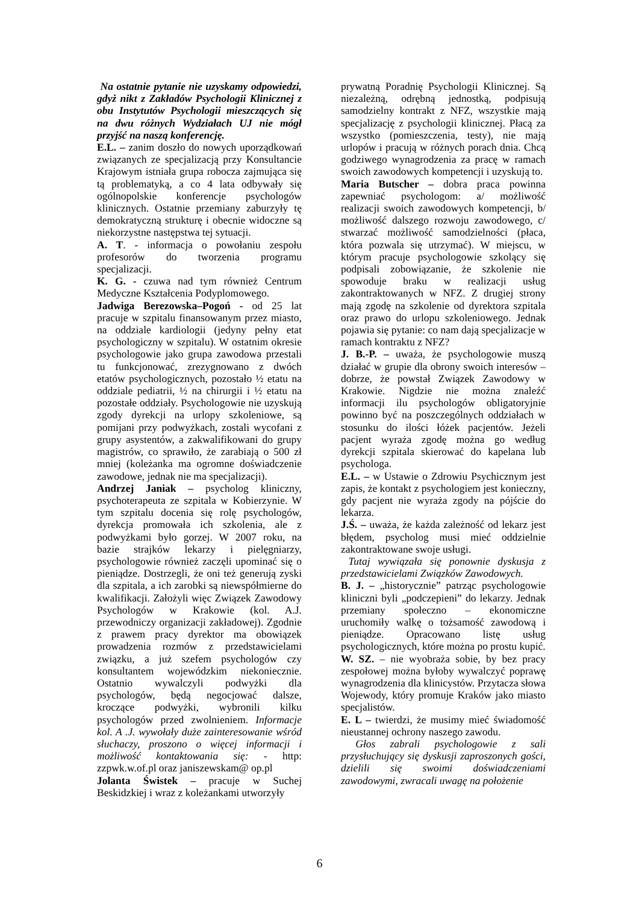Na ostatnie pytanie nie uzyskamy odpowiedzi, gdyż nikt z Zakładów Psychologii Klinicznej z obu Instytutów Psychologii mieszczących się na dwu różnych Wydziałach UJ nie mógł przyjść na naszą konferencję.
E.L. – zanim doszło do nowych uporządkowań związanych ze specjalizacją przy Konsultancie Krajowym istniała grupa robocza zajmująca się tą problematyką, a co 4 lata odbywały się ogólnopolskie konferencje psychologów klinicznych. Ostatnie przemiany zaburzyły tę demokratyczną strukturę i obecnie widoczne są niekorzystne następstwa tej sytuacji.
A. T. - informacja o powołaniu zespołu profesorów do tworzenia programu specjalizacji.
K. G. - czuwa nad tym również Centrum Medyczne Kształcenia Podyplomowego.
Jadwiga Berezowska–Pogoń - od 25 lat pracuje w szpitalu finansowanym przez miasto, na oddziale kardiologii (jedyny pełny etat psychologiczny w szpitalu). W ostatnim okresie psychologowie jako grupa zawodowa przestali tu funkcjonować, zrezygnowano z dwóch etatów psychologicznych, pozostało ½ etatu na oddziale pediatrii, ½ na chirurgii i ½ etatu na pozostałe oddziały. Psychologowie nie uzyskują zgody dyrekcji na urlopy szkoleniowe, są pomijani przy podwyżkach, zostali wycofani z grupy asystentów, a zakwalifikowani do grupy magistrów, co sprawiło, że zarabiają o 500 zł mniej (koleżanka ma ogromne doświadczenie zawodowe, jednak nie ma specjalizacji).
Andrzej Janiak – psycholog kliniczny, psychoterapeuta ze szpitala w Kobierzynie. W tym szpitalu docenia się rolę psychologów, dyrekcja promowała ich szkolenia, ale z podwyżkami było gorzej. W 2007 roku, na bazie strajków lekarzy i pielęgniarzy, psychologowie również zaczęli upominać się o pieniądze. Dostrzegli, że oni też generują zyski dla szpitala, a ich zarobki są niewspółmierne do kwalifikacji. Założyli więc Związek Zawodowy Psychologów w Krakowie (kol. A.J. przewodniczy organizacji zakładowej). Zgodnie z prawem pracy dyrektor ma obowiązek prowadzenia rozmów z przedstawicielami związku, a już szefem psychologów czy konsultantem wojewódzkim niekoniecznie. Ostatnio wywalczyli podwyżki dla psychologów, będą negocjować dalsze, kroczące podwyżki, wybronili kilku psychologów przed zwolnieniem. Informacje kol. A .J. wywołały duże zainteresowanie wśród słuchaczy, proszono o więcej informacji i możliwość kontaktowania się: - http: zzpwk.w.of.pl oraz janiszewskam@ op.pl
Jolanta Świstek – pracuje w Suchej Beskidzkiej i wraz z koleżankami utworzyły
prywatną Poradnię Psychologii Klinicznej. Są niezależną, odrębną jednostką, podpisują samodzielny kontrakt z NFZ, wszystkie mają specjalizację z psychologii klinicznej. Płacą za wszystko (pomieszczenia, testy), nie mają urlopów i pracują w różnych porach dnia. Chcą godziwego wynagrodzenia za pracę w ramach swoich zawodowych kompetencji i uzyskują to.
Maria Butscher – dobra praca powinna zapewniać psychologom: a/ możliwość realizacji swoich zawodowych kompetencji, b/ możliwość dalszego rozwoju zawodowego, c/ stwarzać możliwość samodzielności (płaca, która pozwala się utrzymać). W miejscu, w którym pracuje psychologowie szkolący się podpisali zobowiązanie, że szkolenie nie spowoduje braku w realizacji usług zakontraktowanych w NFZ. Z drugiej strony mają zgodę na szkolenie od dyrektora szpitala oraz prawo do urlopu szkoleniowego. Jednak pojawia się pytanie: co nam dają specjalizacje w ramach kontraktu z NFZ?
J. B.-P. – uważa, że psychologowie muszą działać w grupie dla obrony swoich interesów – dobrze, że powstał Związek Zawodowy w Krakowie. Nigdzie nie można znaleźć informacji ilu psychologów obligatoryjnie powinno być na poszczególnych oddziałach w stosunku do ilości łóżek pacjentów. Jeżeli pacjent wyraża zgodę można go według dyrekcji szpitala skierować do kapelana lub psychologa.
E.L. – w Ustawie o Zdrowiu Psychicznym jest zapis, że kontakt z psychologiem jest konieczny, gdy pacjent nie wyraża zgody na pójście do lekarza.
J.Ś. – uważa, że każda zależność od lekarz jest błędem, psycholog musi mieć oddzielnie zakontraktowane swoje usługi.
Tutaj wywiązała się ponownie dyskusja z przedstawicielami Związków Zawodowych.
B. J. – „historycznie” patrząc psychologowie kliniczni byli „podczepieni” do lekarzy. Jednak przemiany społeczno – ekonomiczne uruchomiły walkę o tożsamość zawodową i pieniądze. Opracowano listę usług psychologicznych, które można po prostu kupić.
W. SZ. – nie wyobraża sobie, by bez pracy zespołowej można byłoby wywalczyć poprawę wynagrodzenia dla klinicystów. Przytacza słowa Wojewody, który promuje Kraków jako miasto specjalistów.
E. L – twierdzi, że musimy mieć świadomość nieustannej ochrony naszego zawodu.
Głos zabrali psychologowie z sali przysłuchujący się dyskusji zaproszonych gości, dzielili się swoimi doświadczeniami zawodowymi, zwracali uwagę na położenie
6